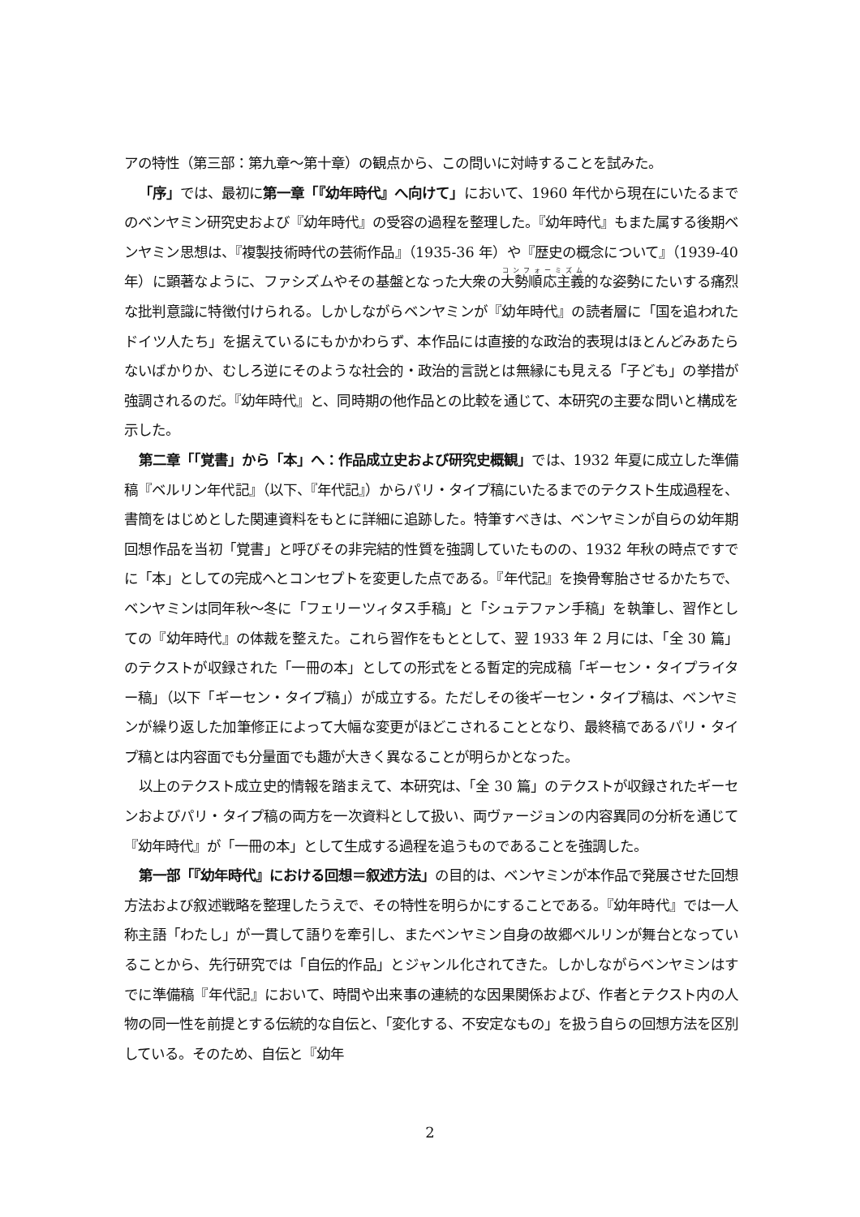アの特性（第三部：第九章～第十章）の観点から、この問いに対峙することを試みた。
「序」では、最初に第一章「『幼年時代』へ向けて」において、1960 年代から現在にいたるまでのベンヤミン研究史および『幼年時代』の受容の過程を整理した。『幼年時代』もまた属する後期ベンヤミン思想は、『複製技術時代の芸術作品』（1935-36 年）や『歴史の概念について』（1939-40 年）に顕著なように、ファシズムやその基盤となった大衆の大勢順応主義的な姿勢にたいする痛烈な批判意識に特徴付けられる。しかしながらベンヤミンが『幼年時代』の読者層に「国を追われたドイツ人たち」を据えているにもかかわらず、本作品には直接的な政治的表現はほとんどみあたらないばかりか、むしろ逆にそのような社会的・政治的言説とは無縁にも見える「子ども」の挙措が強調されるのだ。『幼年時代』と、同時期の他作品との比較を通じて、本研究の主要な問いと構成を示した。
第二章「「覚書」から「本」へ：作品成立史および研究史概観」では、1932 年夏に成立した準備稿『ベルリン年代記』（以下、『年代記』）からパリ・タイプ稿にいたるまでのテクスト生成過程を、書簡をはじめとした関連資料をもとに詳細に追跡した。特筆すべきは、ベンヤミンが自らの幼年期回想作品を当初「覚書」と呼びその非完結的性質を強調していたものの、1932 年秋の時点ですでに「本」としての完成へとコンセプトを変更した点である。『年代記』を換骨奪胎させるかたちで、ベンヤミンは同年秋～冬に「フェリーツィタス手稿」と「シュテファン手稿」を執筆し、習作としての『幼年時代』の体裁を整えた。これら習作をもととして、翌 1933 年 2 月には、「全 30 篇」のテクストが収録された「一冊の本」としての形式をとる暫定的完成稿「ギーセン・タイプライター稿」（以下「ギーセン・タイプ稿」）が成立する。ただしその後ギーセン・タイプ稿は、ベンヤミンが繰り返した加筆修正によって大幅な変更がほどこされることとなり、最終稿であるパリ・タイプ稿とは内容面でも分量面でも趣が大きく異なることが明らかとなった。
以上のテクスト成立史的情報を踏まえて、本研究は、「全 30 篇」のテクストが収録されたギーセンおよびパリ・タイプ稿の両方を一次資料として扱い、両ヴァージョンの内容異同の分析を通じて『幼年時代』が「一冊の本」として生成する過程を追うものであることを強調した。
第一部「『幼年時代』における回想＝叙述方法」の目的は、ベンヤミンが本作品で発展させた回想方法および叙述戦略を整理したうえで、その特性を明らかにすることである。『幼年時代』では一人称主語「わたし」が一貫して語りを牽引し、またベンヤミン自身の故郷ベルリンが舞台となっていることから、先行研究では「自伝的作品」とジャンル化されてきた。しかしながらベンヤミンはすでに準備稿『年代記』において、時間や出来事の連続的な因果関係および、作者とテクスト内の人物の同一性を前提とする伝統的な自伝と、「変化する、不安定なもの」を扱う自らの回想方法を区別している。そのため、自伝と『幼年
2